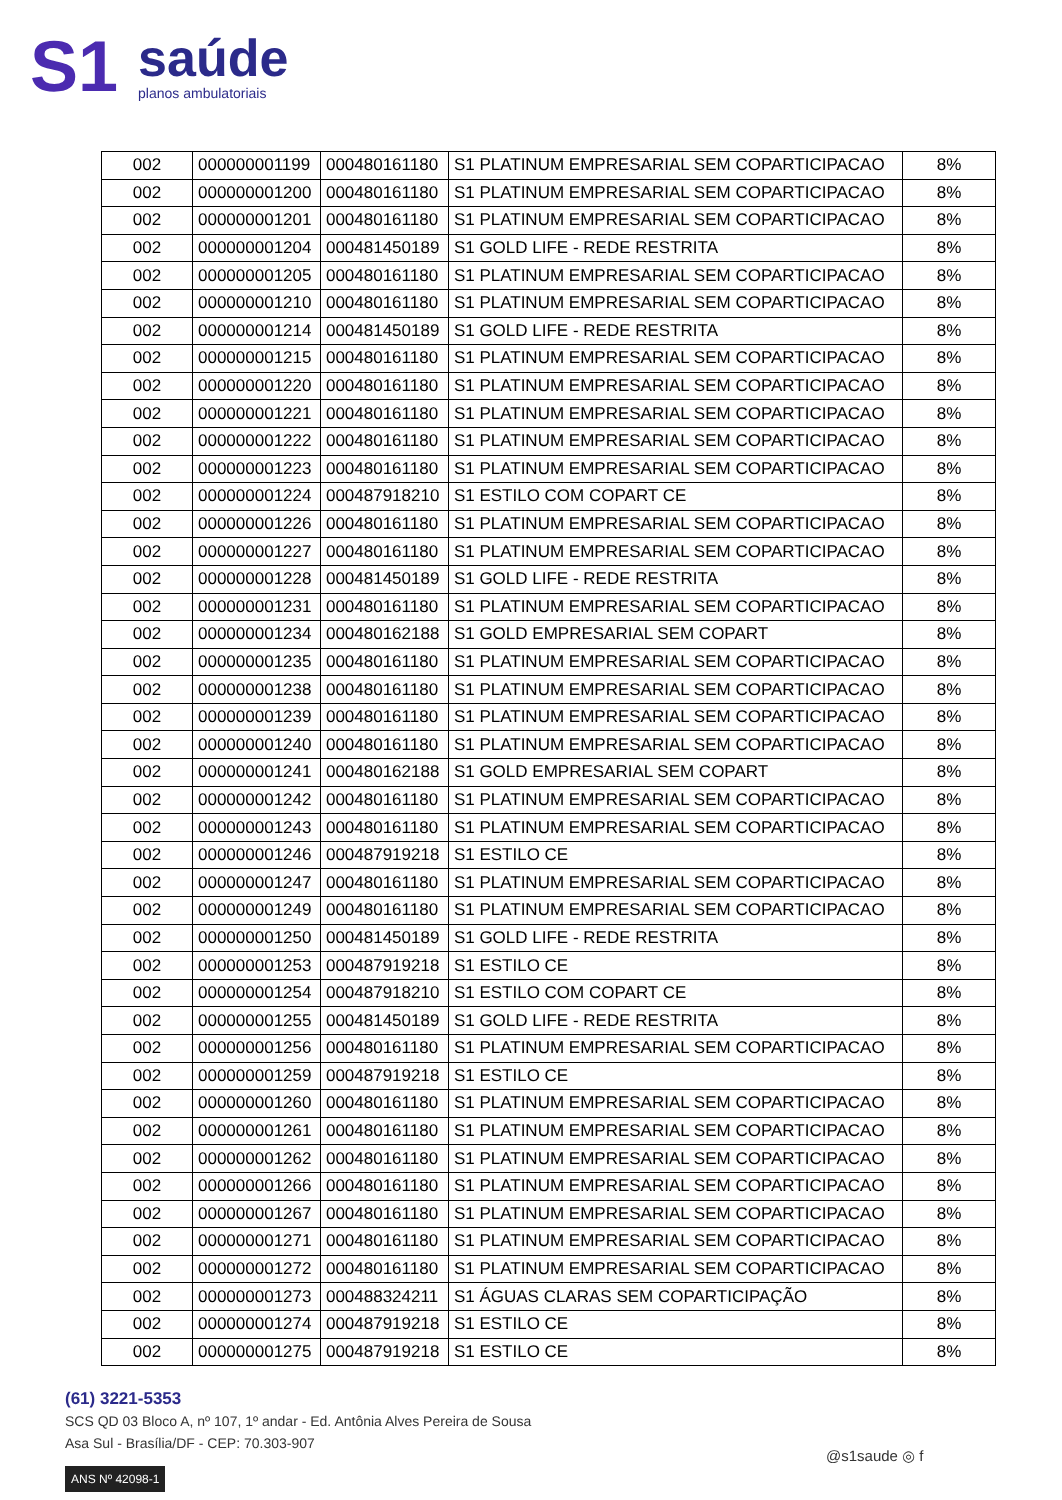S1
saúde
planos ambulatoriais
| 002 | 000000001199 | 000480161180 | S1 PLATINUM EMPRESARIAL SEM COPARTICIPACAO | 8% |
| 002 | 000000001200 | 000480161180 | S1 PLATINUM EMPRESARIAL SEM COPARTICIPACAO | 8% |
| 002 | 000000001201 | 000480161180 | S1 PLATINUM EMPRESARIAL SEM COPARTICIPACAO | 8% |
| 002 | 000000001204 | 000481450189 | S1 GOLD LIFE - REDE RESTRITA | 8% |
| 002 | 000000001205 | 000480161180 | S1 PLATINUM EMPRESARIAL SEM COPARTICIPACAO | 8% |
| 002 | 000000001210 | 000480161180 | S1 PLATINUM EMPRESARIAL SEM COPARTICIPACAO | 8% |
| 002 | 000000001214 | 000481450189 | S1 GOLD LIFE - REDE RESTRITA | 8% |
| 002 | 000000001215 | 000480161180 | S1 PLATINUM EMPRESARIAL SEM COPARTICIPACAO | 8% |
| 002 | 000000001220 | 000480161180 | S1 PLATINUM EMPRESARIAL SEM COPARTICIPACAO | 8% |
| 002 | 000000001221 | 000480161180 | S1 PLATINUM EMPRESARIAL SEM COPARTICIPACAO | 8% |
| 002 | 000000001222 | 000480161180 | S1 PLATINUM EMPRESARIAL SEM COPARTICIPACAO | 8% |
| 002 | 000000001223 | 000480161180 | S1 PLATINUM EMPRESARIAL SEM COPARTICIPACAO | 8% |
| 002 | 000000001224 | 000487918210 | S1 ESTILO COM COPART CE | 8% |
| 002 | 000000001226 | 000480161180 | S1 PLATINUM EMPRESARIAL SEM COPARTICIPACAO | 8% |
| 002 | 000000001227 | 000480161180 | S1 PLATINUM EMPRESARIAL SEM COPARTICIPACAO | 8% |
| 002 | 000000001228 | 000481450189 | S1 GOLD LIFE - REDE RESTRITA | 8% |
| 002 | 000000001231 | 000480161180 | S1 PLATINUM EMPRESARIAL SEM COPARTICIPACAO | 8% |
| 002 | 000000001234 | 000480162188 | S1 GOLD EMPRESARIAL SEM COPART | 8% |
| 002 | 000000001235 | 000480161180 | S1 PLATINUM EMPRESARIAL SEM COPARTICIPACAO | 8% |
| 002 | 000000001238 | 000480161180 | S1 PLATINUM EMPRESARIAL SEM COPARTICIPACAO | 8% |
| 002 | 000000001239 | 000480161180 | S1 PLATINUM EMPRESARIAL SEM COPARTICIPACAO | 8% |
| 002 | 000000001240 | 000480161180 | S1 PLATINUM EMPRESARIAL SEM COPARTICIPACAO | 8% |
| 002 | 000000001241 | 000480162188 | S1 GOLD EMPRESARIAL SEM COPART | 8% |
| 002 | 000000001242 | 000480161180 | S1 PLATINUM EMPRESARIAL SEM COPARTICIPACAO | 8% |
| 002 | 000000001243 | 000480161180 | S1 PLATINUM EMPRESARIAL SEM COPARTICIPACAO | 8% |
| 002 | 000000001246 | 000487919218 | S1 ESTILO CE | 8% |
| 002 | 000000001247 | 000480161180 | S1 PLATINUM EMPRESARIAL SEM COPARTICIPACAO | 8% |
| 002 | 000000001249 | 000480161180 | S1 PLATINUM EMPRESARIAL SEM COPARTICIPACAO | 8% |
| 002 | 000000001250 | 000481450189 | S1 GOLD LIFE - REDE RESTRITA | 8% |
| 002 | 000000001253 | 000487919218 | S1 ESTILO CE | 8% |
| 002 | 000000001254 | 000487918210 | S1 ESTILO COM COPART CE | 8% |
| 002 | 000000001255 | 000481450189 | S1 GOLD LIFE - REDE RESTRITA | 8% |
| 002 | 000000001256 | 000480161180 | S1 PLATINUM EMPRESARIAL SEM COPARTICIPACAO | 8% |
| 002 | 000000001259 | 000487919218 | S1 ESTILO CE | 8% |
| 002 | 000000001260 | 000480161180 | S1 PLATINUM EMPRESARIAL SEM COPARTICIPACAO | 8% |
| 002 | 000000001261 | 000480161180 | S1 PLATINUM EMPRESARIAL SEM COPARTICIPACAO | 8% |
| 002 | 000000001262 | 000480161180 | S1 PLATINUM EMPRESARIAL SEM COPARTICIPACAO | 8% |
| 002 | 000000001266 | 000480161180 | S1 PLATINUM EMPRESARIAL SEM COPARTICIPACAO | 8% |
| 002 | 000000001267 | 000480161180 | S1 PLATINUM EMPRESARIAL SEM COPARTICIPACAO | 8% |
| 002 | 000000001271 | 000480161180 | S1 PLATINUM EMPRESARIAL SEM COPARTICIPACAO | 8% |
| 002 | 000000001272 | 000480161180 | S1 PLATINUM EMPRESARIAL SEM COPARTICIPACAO | 8% |
| 002 | 000000001273 | 000488324211 | S1 ÁGUAS CLARAS SEM COPARTICIPAÇÃO | 8% |
| 002 | 000000001274 | 000487919218 | S1 ESTILO CE | 8% |
| 002 | 000000001275 | 000487919218 | S1 ESTILO CE | 8% |
(61) 3221-5353
SCS QD 03 Bloco A, nº 107, 1º andar - Ed. Antônia Alves Pereira de Sousa
Asa Sul - Brasília/DF - CEP: 70.303-907
ANS Nº 42098-1
@s1saude ◎ f